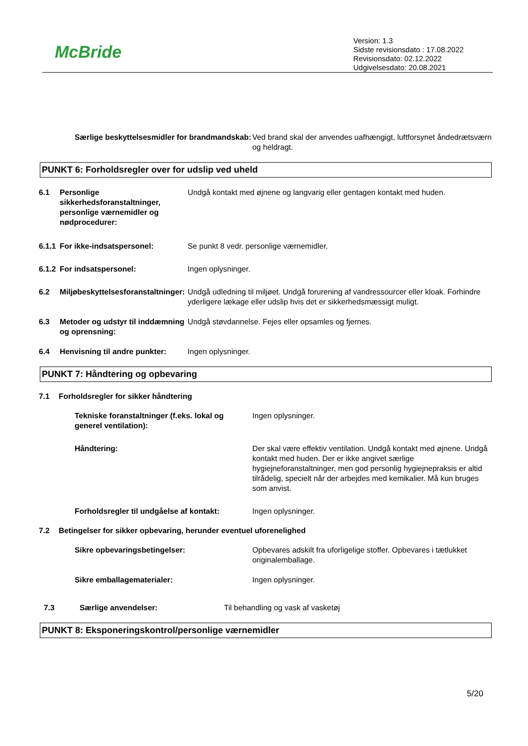McBride
Version: 1.3
Sidste revisionsdato : 17.08.2022
Revisionsdato: 02.12.2022
Udgivelsesdato: 20.08.2021
Særlige beskyttelsesmidler for brandmandskab:
Ved brand skal der anvendes uafhængigt, luftforsynet åndedrætsværn og heldragt.
PUNKT 6: Forholdsregler over for udslip ved uheld
6.1 Personlige sikkerhedsforanstaltninger, personlige værnemidler og nødprocedurer:
Undgå kontakt med øjnene og langvarig eller gentagen kontakt med huden.
6.1.1
For ikke-indsatspersonel: Se punkt 8 vedr. personlige værnemidler.
6.1.2
For indsatspersonel: Ingen oplysninger.
6.2 Miljøbeskyttelsesforanstaltninger:
Undgå udledning til miljøet. Undgå forurening af vandressourcer eller kloak. Forhindre yderligere lækage eller udslip hvis det er sikkerhedsmæssigt muligt.
6.3 Metoder og udstyr til inddæmning og oprensning:
Undgå støvdannelse. Fejes eller opsamles og fjernes.
6.4 Henvisning til andre punkter:
Ingen oplysninger.
PUNKT 7: Håndtering og opbevaring
7.1 Forholdsregler for sikker håndtering
Tekniske foranstaltninger (f.eks. lokal og generel ventilation):
Ingen oplysninger.
Håndtering: Der skal være effektiv ventilation. Undgå kontakt med øjnene. Undgå kontakt med huden. Der er ikke angivet særlige hygiejneforanstaltninger, men god personlig hygiejnepraksis er altid tilrådelig, specielt når der arbejdes med kemikalier. Må kun bruges som anvist.
Forholdsregler til undgåelse af kontakt:
Ingen oplysninger.
7.2 Betingelser for sikker opbevaring, herunder eventuel uforenelighed
Sikre opbevaringsbetingelser: Opbevares adskilt fra uforligelige stoffer. Opbevares i tætlukket originalemballage.
Sikre emballagematerialer: Ingen oplysninger.
7.3 Særlige anvendelser: Til behandling og vask af vasketøj
PUNKT 8: Eksponeringskontrol/personlige værnemidler
5/20